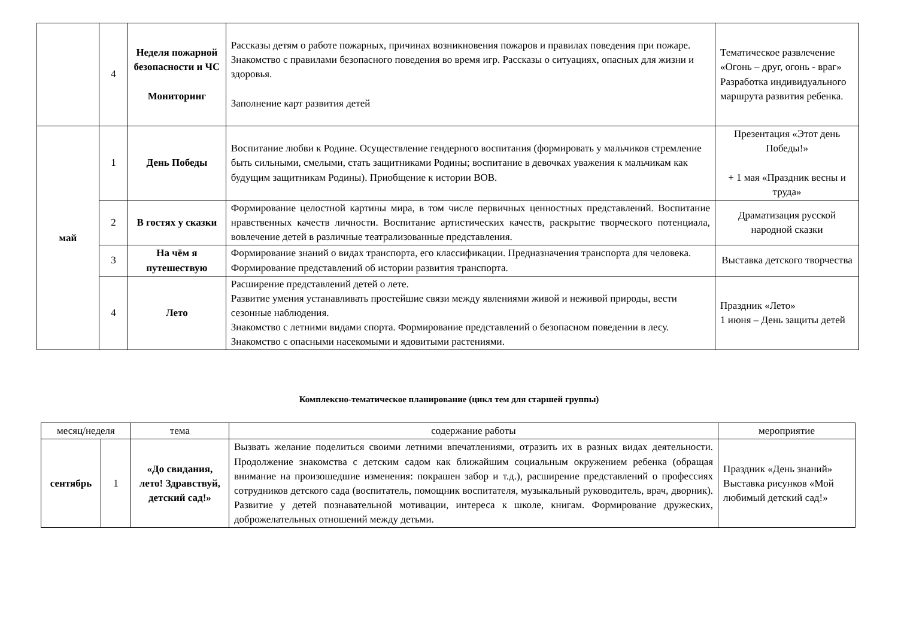| | 4 | Неделя пожарной безопасности и ЧС Мониторинг | Рассказы детям о работе пожарных, причинах возникновения пожаров и правилах поведения при пожаре. Знакомство с правилами безопасного поведения во время игр. Рассказы о ситуациях, опасных для жизни и здоровья. Заполнение карт развития детей | Тематическое развлечение «Огонь – друг, огонь - враг» Разработка индивидуального маршрута развития ребенка. |
| май | 1 | День Победы | Воспитание любви к Родине. Осуществление гендерного воспитания (формировать у мальчиков стремление быть сильными, смелыми, стать защитниками Родины; воспитание в девочках уважения к мальчикам как будущим защитникам Родины). Приобщение к истории ВОВ. | Презентация «Этот день Победы!» + 1 мая «Праздник весны и труда» |
| | 2 | В гостях у сказки | Формирование целостной картины мира, в том числе первичных ценностных представлений. Воспитание нравственных качеств личности. Воспитание артистических качеств, раскрытие творческого потенциала, вовлечение детей в различные театрализованные представления. | Драматизация русской народной сказки |
| | 3 | На чём я путешествую | Формирование знаний о видах транспорта, его классификации. Предназначения транспорта для человека. Формирование представлений об истории развития транспорта. | Выставка детского творчества |
| | 4 | Лето | Расширение представлений детей о лете. Развитие умения устанавливать простейшие связи между явлениями живой и неживой природы, вести сезонные наблюдения. Знакомство с летними видами спорта. Формирование представлений о безопасном поведении в лесу. Знакомство с опасными насекомыми и ядовитыми растениями. | Праздник «Лето» 1 июня – День защиты детей |
Комплексно-тематическое планирование (цикл тем для старшей группы)
| месяц/неделя | | тема | содержание работы | мероприятие |
| --- | --- | --- | --- | --- |
| сентябрь | 1 | «До свидания, лето! Здравствуй, детский сад!» | Вызвать желание поделиться своими летними впечатлениями, отразить их в разных видах деятельности. Продолжение знакомства с детским садом как ближайшим социальным окружением ребенка (обращая внимание на произошедшие изменения: покрашен забор и т.д.), расширение представлений о профессиях сотрудников детского сада (воспитатель, помощник воспитателя, музыкальный руководитель, врач, дворник). Развитие у детей познавательной мотивации, интереса к школе, книгам. Формирование дружеских, доброжелательных отношений между детьми. | Праздник «День знаний» Выставка рисунков «Мой любимый детский сад!» |